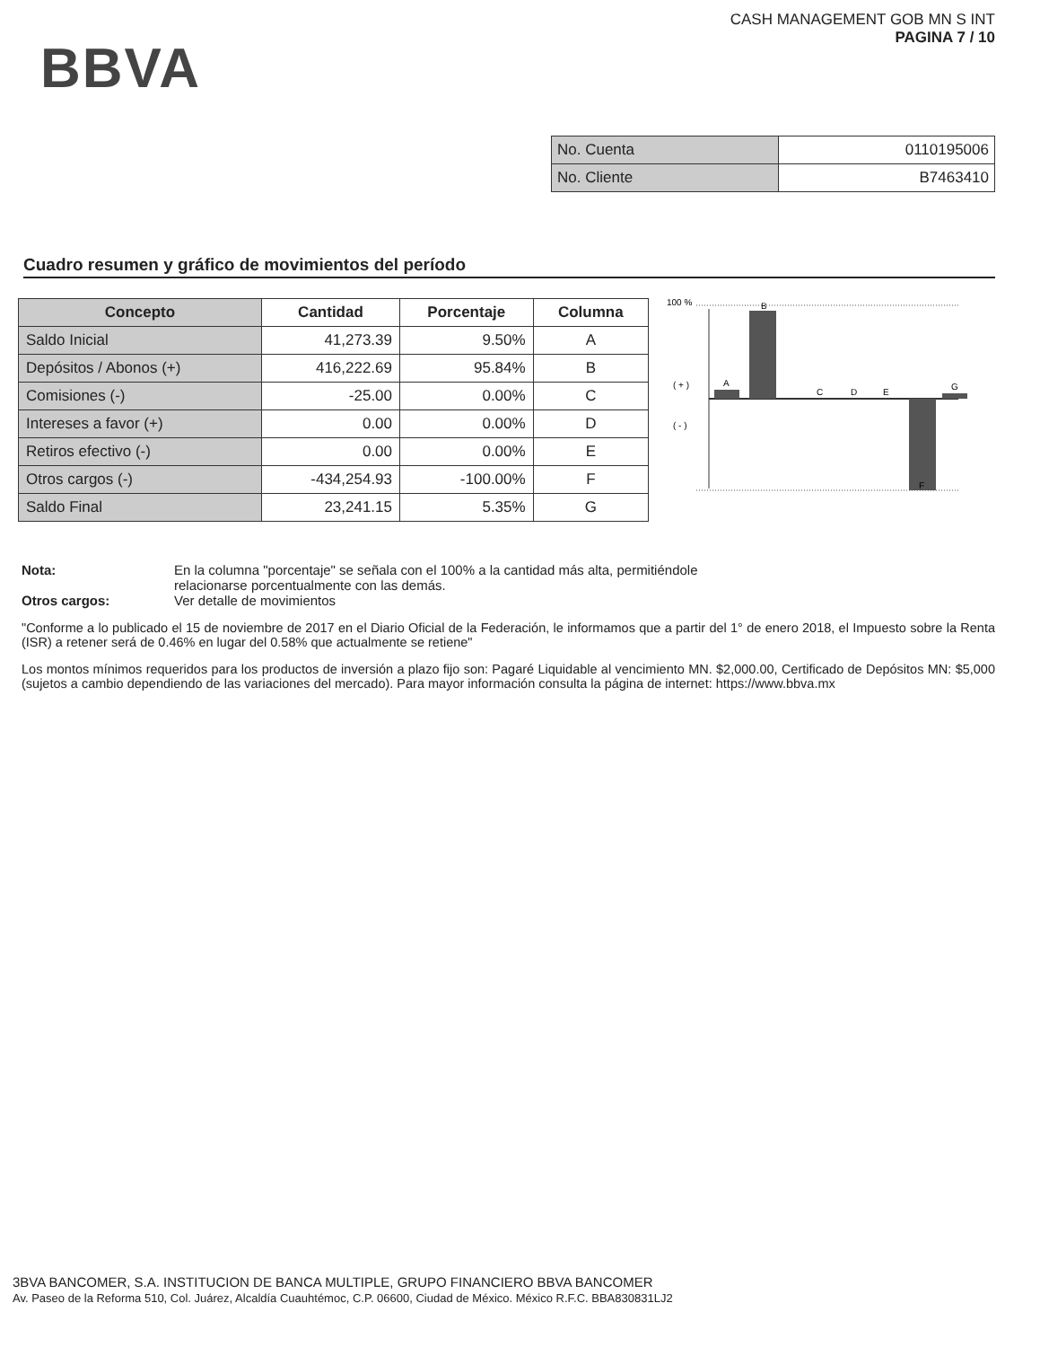BBVA
CASH MANAGEMENT GOB MN S INT
PAGINA 7 / 10
| No. Cuenta | 0110195006 |
| No. Cliente | B7463410 |
Cuadro resumen y gráfico de movimientos del período
| Concepto | Cantidad | Porcentaje | Columna |
| --- | --- | --- | --- |
| Saldo Inicial | 41,273.39 | 9.50% | A |
| Depósitos / Abonos (+) | 416,222.69 | 95.84% | B |
| Comisiones (-) | -25.00 | 0.00% | C |
| Intereses a favor (+) | 0.00 | 0.00% | D |
| Retiros efectivo (-) | 0.00 | 0.00% | E |
| Otros cargos (-) | -434,254.93 | -100.00% | F |
| Saldo Final | 23,241.15 | 5.35% | G |
100 %
( + )
( - )
A
B
C
D
E
F
G
Nota: En la columna "porcentaje" se señala con el 100% a la cantidad más alta, permitiéndole
relacionarse porcentualmente con las demás.
Otros cargos: Ver detalle de movimientos
"Conforme a lo publicado el 15 de noviembre de 2017 en el Diario Oficial de la Federación, le informamos que a partir del 1° de enero 2018, el Impuesto sobre la Renta (ISR) a retener será de 0.46% en lugar del 0.58% que actualmente se retiene"
Los montos mínimos requeridos para los productos de inversión a plazo fijo son: Pagaré Liquidable al vencimiento MN. $2,000.00, Certificado de Depósitos MN: $5,000 (sujetos a cambio dependiendo de las variaciones del mercado). Para mayor información consulta la página de internet: https://www.bbva.mx
3BVA BANCOMER, S.A. INSTITUCION DE BANCA MULTIPLE, GRUPO FINANCIERO BBVA BANCOMER
Av. Paseo de la Reforma 510, Col. Juárez, Alcaldía Cuauhtémoc, C.P. 06600, Ciudad de México. México R.F.C. BBA830831LJ2